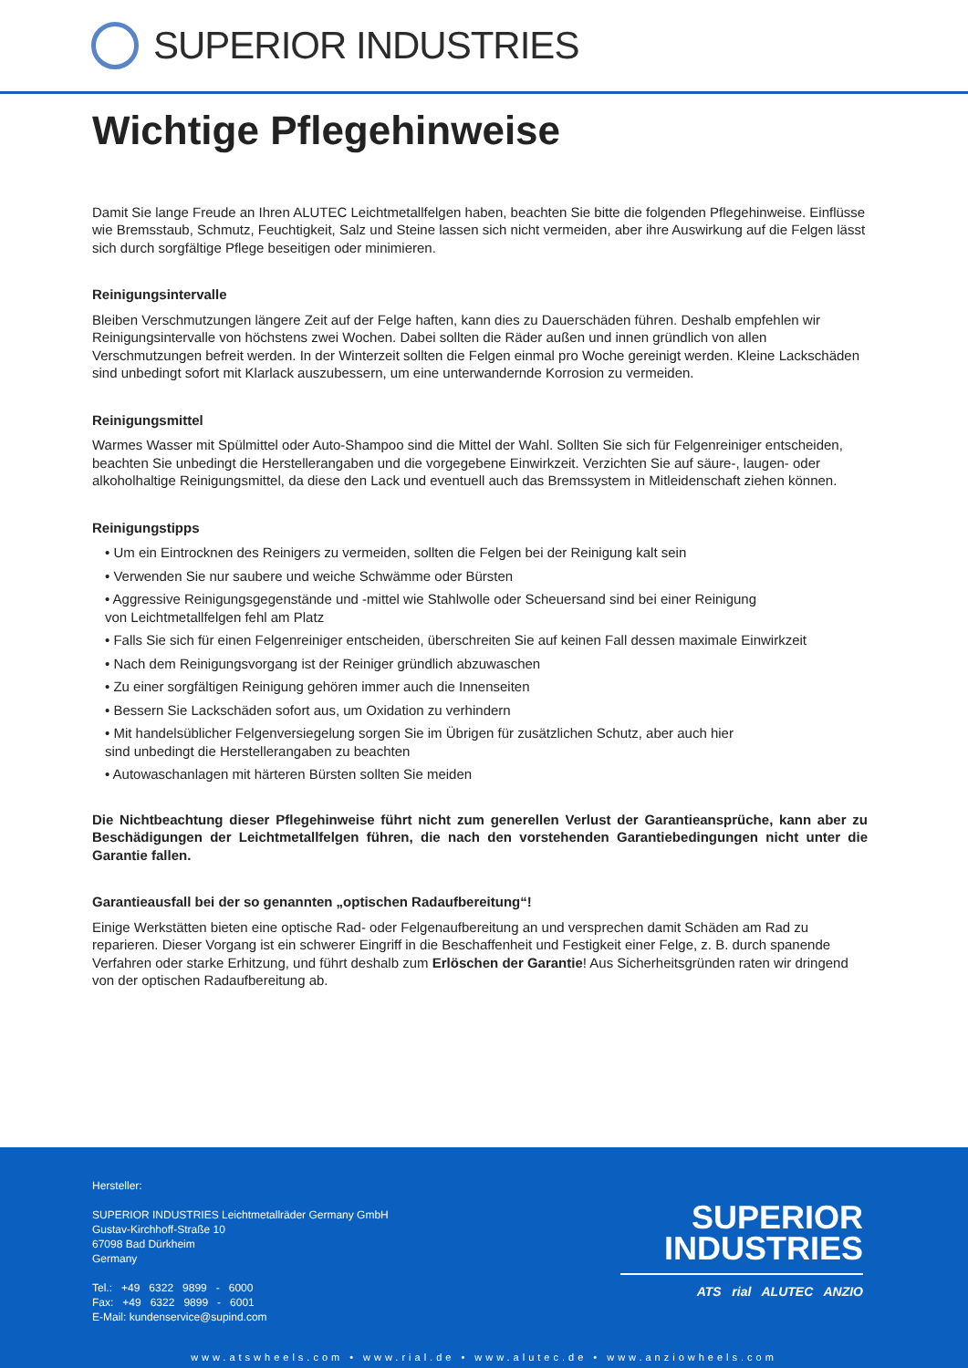SUPERIOR INDUSTRIES
Wichtige Pflegehinweise
Damit Sie lange Freude an Ihren ALUTEC Leichtmetallfelgen haben, beachten Sie bitte die folgenden Pflegehinweise. Einflüsse wie Bremsstaub, Schmutz, Feuchtigkeit, Salz und Steine lassen sich nicht vermeiden, aber ihre Auswirkung auf die Felgen lässt sich durch sorgfältige Pflege beseitigen oder minimieren.
Reinigungsintervalle
Bleiben Verschmutzungen längere Zeit auf der Felge haften, kann dies zu Dauerschäden führen. Deshalb empfehlen wir Reinigungsintervalle von höchstens zwei Wochen. Dabei sollten die Räder außen und innen gründlich von allen Verschmutzungen befreit werden. In der Winterzeit sollten die Felgen einmal pro Woche gereinigt werden. Kleine Lackschäden sind unbedingt sofort mit Klarlack auszubessern, um eine unterwandernde Korrosion zu vermeiden.
Reinigungsmittel
Warmes Wasser mit Spülmittel oder Auto-Shampoo sind die Mittel der Wahl. Sollten Sie sich für Felgenreiniger entscheiden, beachten Sie unbedingt die Herstellerangaben und die vorgegebene Einwirkzeit. Verzichten Sie auf säure-, laugen- oder alkoholhaltige Reinigungsmittel, da diese den Lack und eventuell auch das Bremssystem in Mitleidenschaft ziehen können.
Reinigungstipps
• Um ein Eintrocknen des Reinigers zu vermeiden, sollten die Felgen bei der Reinigung kalt sein
• Verwenden Sie nur saubere und weiche Schwämme oder Bürsten
• Aggressive Reinigungsgegenstände und -mittel wie Stahlwolle oder Scheuersand sind bei einer Reinigung
von Leichtmetallfelgen fehl am Platz
• Falls Sie sich für einen Felgenreiniger entscheiden, überschreiten Sie auf keinen Fall dessen maximale Einwirkzeit
• Nach dem Reinigungsvorgang ist der Reiniger gründlich abzuwaschen
• Zu einer sorgfältigen Reinigung gehören immer auch die Innenseiten
• Bessern Sie Lackschäden sofort aus, um Oxidation zu verhindern
• Mit handelsüblicher Felgenversiegelung sorgen Sie im Übrigen für zusätzlichen Schutz, aber auch hier
sind unbedingt die Herstellerangaben zu beachten
• Autowaschanlagen mit härteren Bürsten sollten Sie meiden
Die Nichtbeachtung dieser Pflegehinweise führt nicht zum generellen Verlust der Garantieansprüche, kann aber zu Beschädigungen der Leichtmetallfelgen führen, die nach den vorstehenden Garantiebedingungen nicht unter die Garantie fallen.
Garantieausfall bei der so genannten „optischen Radaufbereitung“!
Einige Werkstätten bieten eine optische Rad- oder Felgenaufbereitung an und versprechen damit Schäden am Rad zu reparieren. Dieser Vorgang ist ein schwerer Eingriff in die Beschaffenheit und Festigkeit einer Felge, z. B. durch spanende Verfahren oder starke Erhitzung, und führt deshalb zum Erlöschen der Garantie! Aus Sicherheitsgründen raten wir dringend von der optischen Radaufbereitung ab.
Hersteller:
SUPERIOR INDUSTRIES Leichtmetallräder Germany GmbH
Gustav-Kirchhoff-Straße 10
67098 Bad Dürkheim
Germany
Tel.: +49 6322 9899 - 6000
Fax: +49 6322 9899 - 6001
E-Mail: kundenservice@supind.com
SUPERIOR
INDUSTRIES
ATS rial ALUTEC ANZIO
www.atswheels.com • www.rial.de • www.alutec.de • www.anziowheels.com